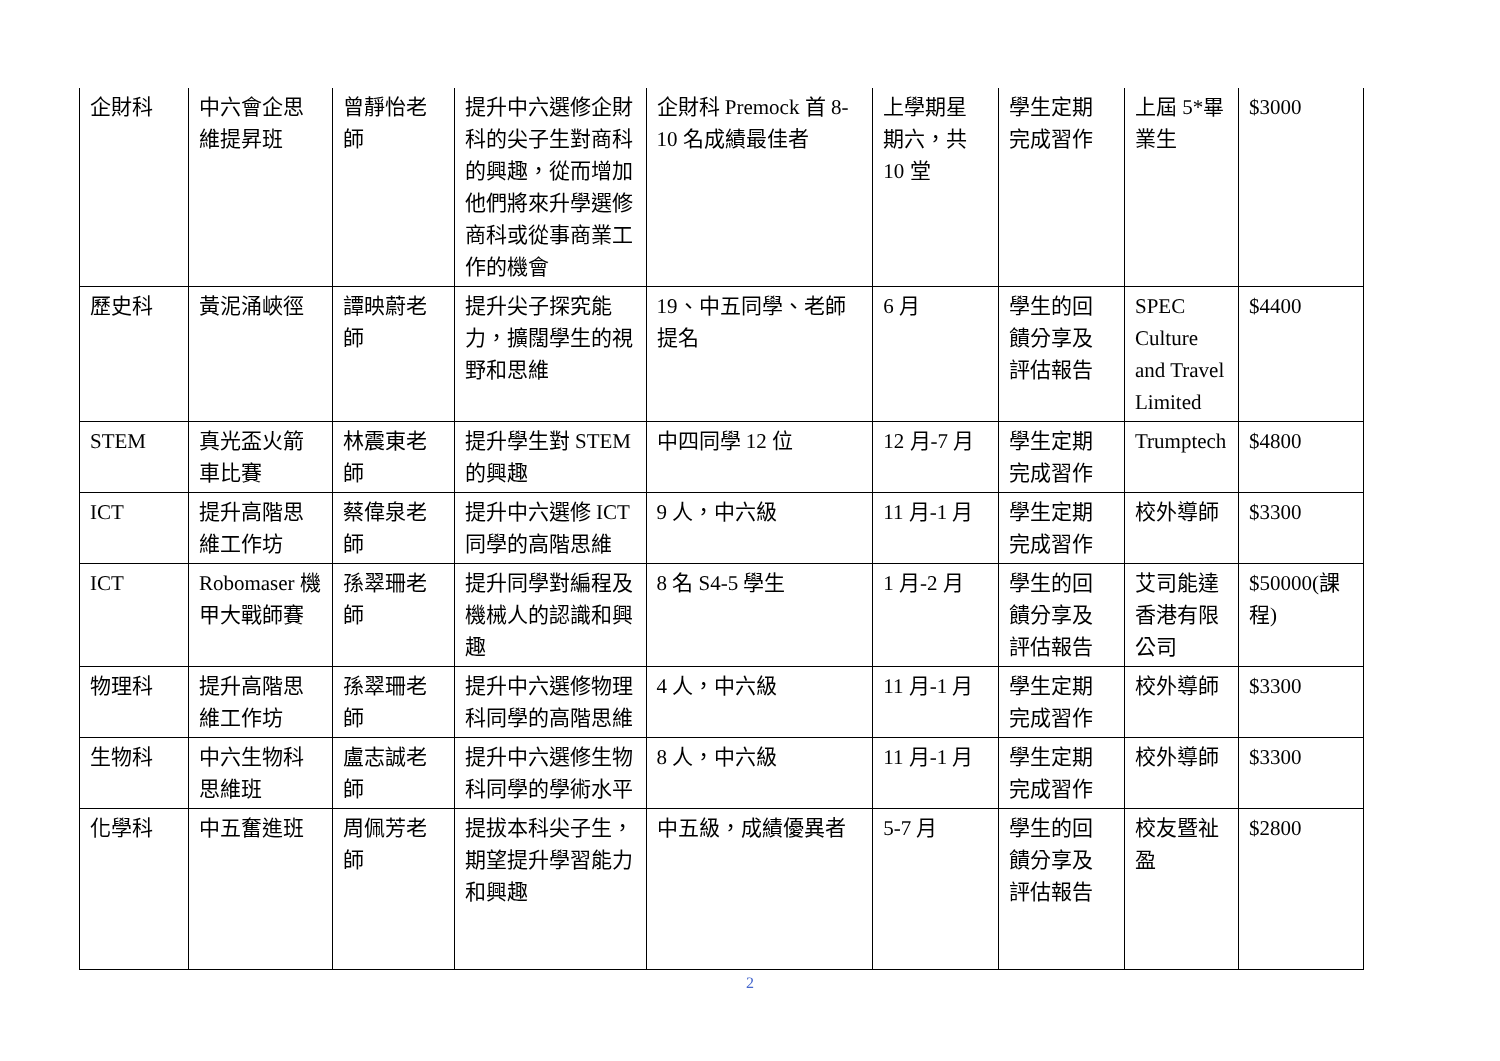| 企財科 | 中六會企思維提昇班 | 曾靜怡老師 | 提升中六選修企財科的尖子生對商科的興趣，從而增加他們將來升學選修商科或從事商業工作的機會 | 企財科 Premock 首 8-10 名成績最佳者 | 上學期星期六，共 10 堂 | 學生定期完成習作 | 上屆 5*畢業生 | $3000 |
| 歷史科 | 黃泥涌峽徑 | 譚映蔚老師 | 提升尖子探究能力，擴闊學生的視野和思維 | 19、中五同學、老師提名 | 6 月 | 學生的回饋分享及評估報告 | SPEC Culture and Travel Limited | $4400 |
| STEM | 真光盃火箭車比賽 | 林震東老師 | 提升學生對 STEM 的興趣 | 中四同學 12 位 | 12 月-7 月 | 學生定期完成習作 | Trumptech | $4800 |
| ICT | 提升高階思維工作坊 | 蔡偉泉老師 | 提升中六選修 ICT 同學的高階思維 | 9 人，中六級 | 11 月-1 月 | 學生定期完成習作 | 校外導師 | $3300 |
| ICT | Robomaser 機甲大戰師賽 | 孫翠珊老師 | 提升同學對編程及機械人的認識和興趣 | 8 名 S4-5 學生 | 1 月-2 月 | 學生的回饋分享及評估報告 | 艾司能達香港有限公司 | $50000(課程) |
| 物理科 | 提升高階思維工作坊 | 孫翠珊老師 | 提升中六選修物理科同學的高階思維 | 4 人，中六級 | 11 月-1 月 | 學生定期完成習作 | 校外導師 | $3300 |
| 生物科 | 中六生物科思維班 | 盧志誠老師 | 提升中六選修生物科同學的學術水平 | 8 人，中六級 | 11 月-1 月 | 學生定期完成習作 | 校外導師 | $3300 |
| 化學科 | 中五奮進班 | 周佩芳老師 | 提拔本科尖子生，期望提升學習能力和興趣 | 中五級，成績優異者 | 5-7 月 | 學生的回饋分享及評估報告 | 校友暨祉盈 | $2800 |
2